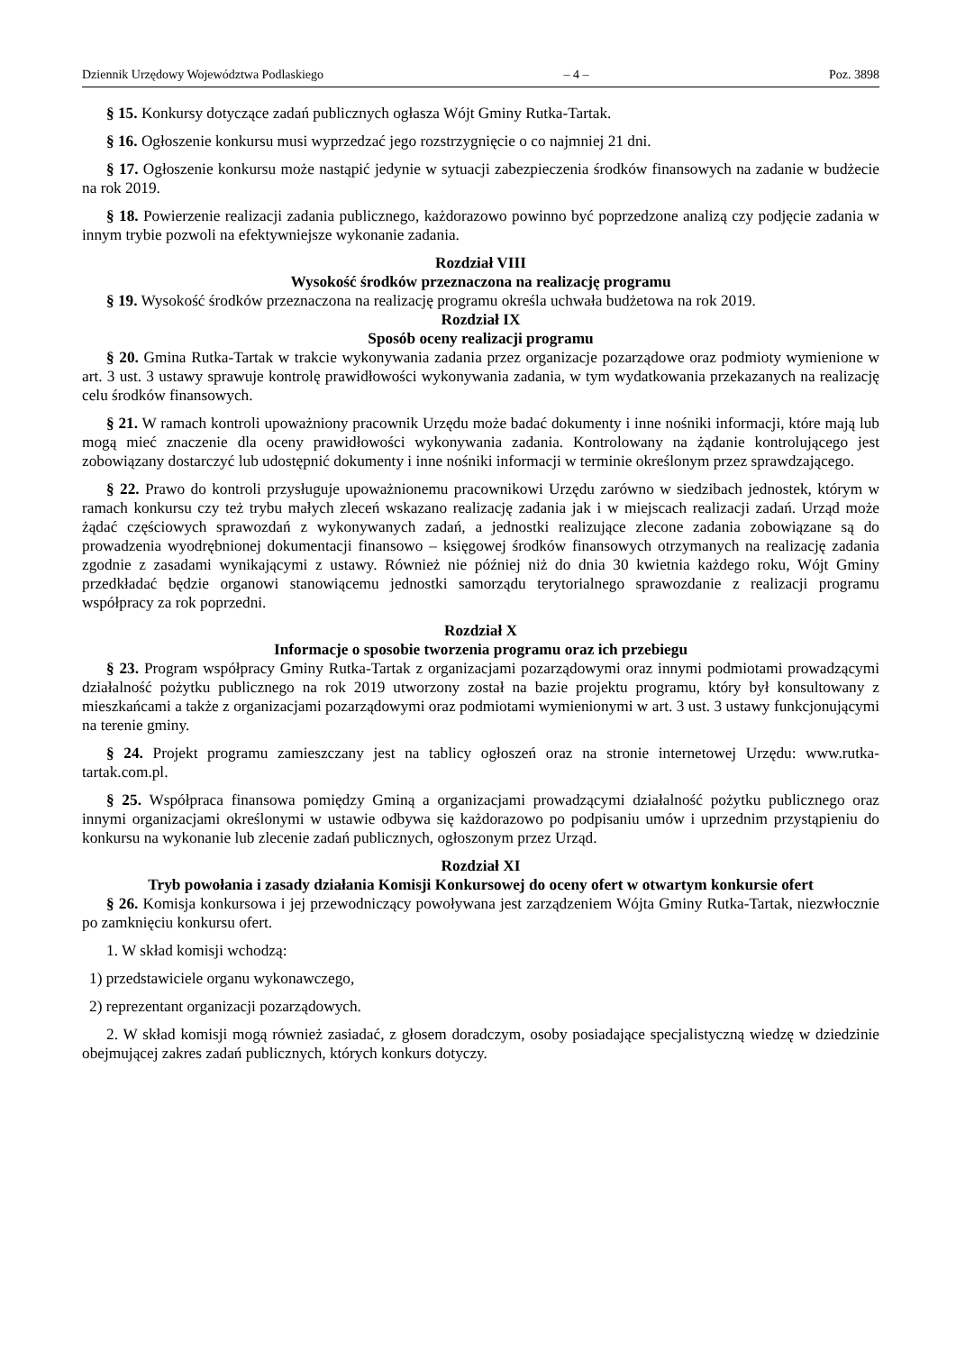Dziennik Urzędowy Województwa Podlaskiego – 4 – Poz. 3898
§ 15. Konkursy dotyczące zadań publicznych ogłasza Wójt Gminy Rutka-Tartak.
§ 16. Ogłoszenie konkursu musi wyprzedzać jego rozstrzygnięcie o co najmniej 21 dni.
§ 17. Ogłoszenie konkursu może nastąpić jedynie w sytuacji zabezpieczenia środków finansowych na zadanie w budżecie na rok 2019.
§ 18. Powierzenie realizacji zadania publicznego, każdorazowo powinno być poprzedzone analizą czy podjęcie zadania w innym trybie pozwoli na efektywniejsze wykonanie zadania.
Rozdział VIII
Wysokość środków przeznaczona na realizację programu
§ 19. Wysokość środków przeznaczona na realizację programu określa uchwała budżetowa na rok 2019.
Rozdział IX
Sposób oceny realizacji programu
§ 20. Gmina Rutka-Tartak w trakcie wykonywania zadania przez organizacje pozarządowe oraz podmioty wymienione w art. 3 ust. 3 ustawy sprawuje kontrolę prawidłowości wykonywania zadania, w tym wydatkowania przekazanych na realizację celu środków finansowych.
§ 21. W ramach kontroli upoważniony pracownik Urzędu może badać dokumenty i inne nośniki informacji, które mają lub mogą mieć znaczenie dla oceny prawidłowości wykonywania zadania. Kontrolowany na żądanie kontrolującego jest zobowiązany dostarczyć lub udostępnić dokumenty i inne nośniki informacji w terminie określonym przez sprawdzającego.
§ 22. Prawo do kontroli przysługuje upoważnionemu pracownikowi Urzędu zarówno w siedzibach jednostek, którym w ramach konkursu czy też trybu małych zleceń wskazano realizację zadania jak i w miejscach realizacji zadań. Urząd może żądać częściowych sprawozdań z wykonywanych zadań, a jednostki realizujące zlecone zadania zobowiązane są do prowadzenia wyodrębnionej dokumentacji finansowo – księgowej środków finansowych otrzymanych na realizację zadania zgodnie z zasadami wynikającymi z ustawy. Również nie później niż do dnia 30 kwietnia każdego roku, Wójt Gminy przedkładać będzie organowi stanowiącemu jednostki samorządu terytorialnego sprawozdanie z realizacji programu współpracy za rok poprzedni.
Rozdział X
Informacje o sposobie tworzenia programu oraz ich przebiegu
§ 23. Program współpracy Gminy Rutka-Tartak z organizacjami pozarządowymi oraz innymi podmiotami prowadzącymi działalność pożytku publicznego na rok 2019 utworzony został na bazie projektu programu, który był konsultowany z mieszkańcami a także z organizacjami pozarządowymi oraz podmiotami wymienionymi w art. 3 ust. 3 ustawy funkcjonującymi na terenie gminy.
§ 24. Projekt programu zamieszczany jest na tablicy ogłoszeń oraz na stronie internetowej Urzędu: www.rutka-tartak.com.pl.
§ 25. Współpraca finansowa pomiędzy Gminą a organizacjami prowadzącymi działalność pożytku publicznego oraz innymi organizacjami określonymi w ustawie odbywa się każdorazowo po podpisaniu umów i uprzednim przystąpieniu do konkursu na wykonanie lub zlecenie zadań publicznych, ogłoszonym przez Urząd.
Rozdział XI
Tryb powołania i zasady działania Komisji Konkursowej do oceny ofert w otwartym konkursie ofert
§ 26. Komisja konkursowa i jej przewodniczący powoływana jest zarządzeniem Wójta Gminy Rutka-Tartak, niezwłocznie po zamknięciu konkursu ofert.
1. W skład komisji wchodzą:
1) przedstawiciele organu wykonawczego,
2) reprezentant organizacji pozarządowych.
2. W skład komisji mogą również zasiadać, z głosem doradczym, osoby posiadające specjalistyczną wiedzę w dziedzinie obejmującej zakres zadań publicznych, których konkurs dotyczy.